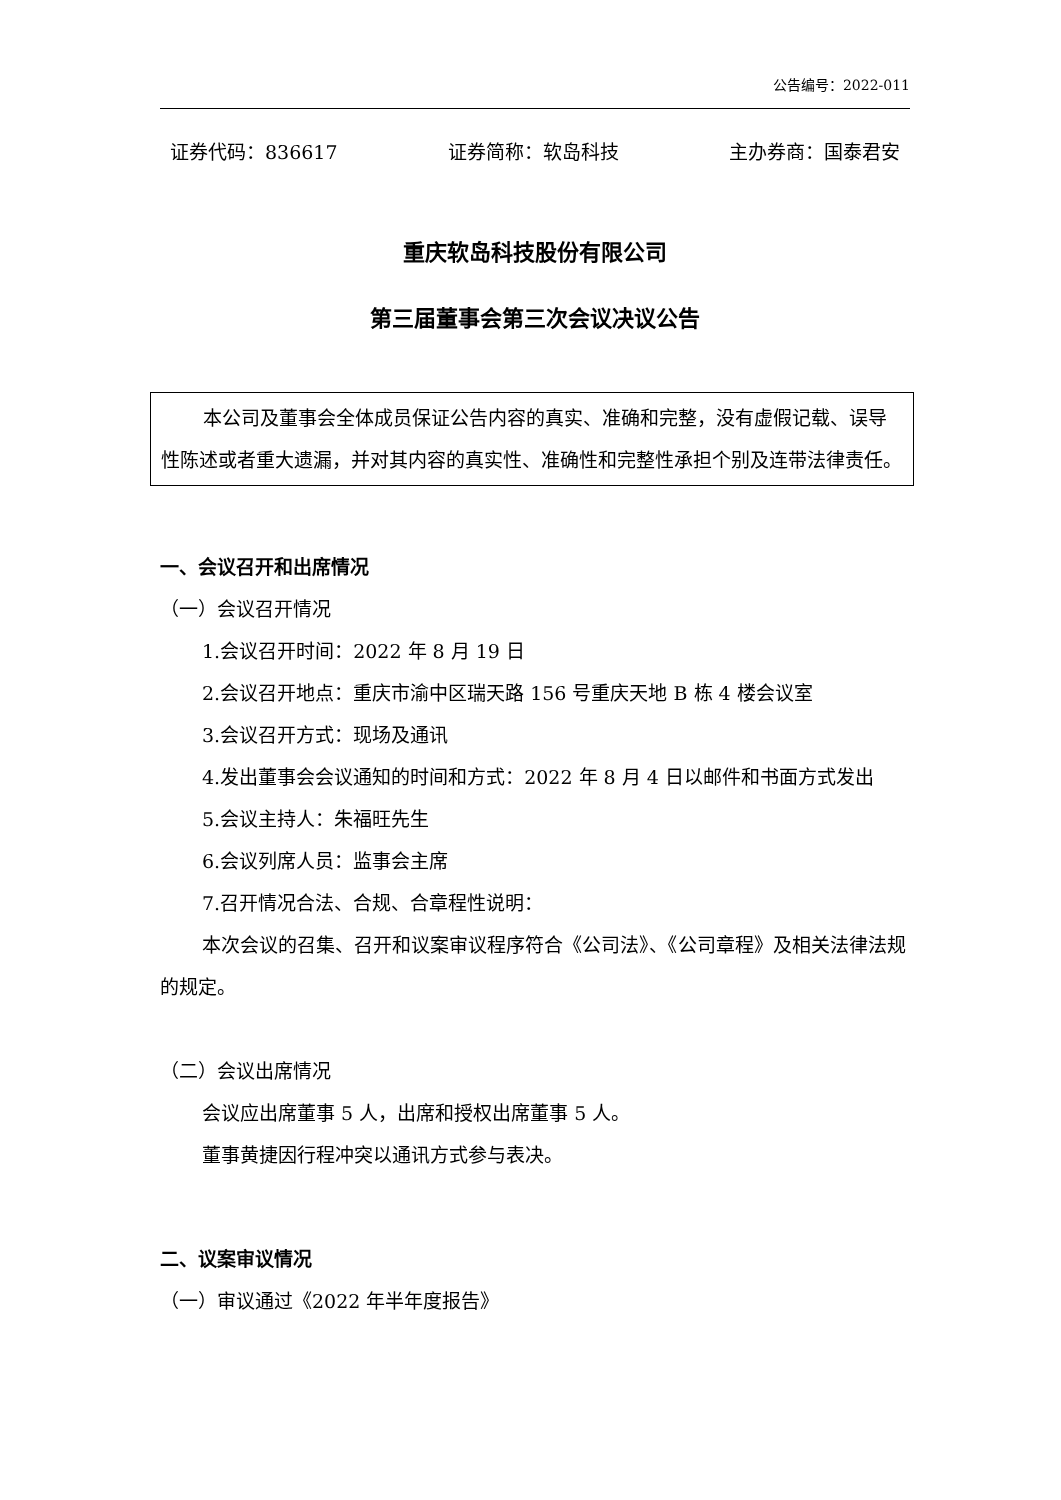公告编号：2022-011
证券代码：836617 证券简称：软岛科技 主办券商：国泰君安
重庆软岛科技股份有限公司
第三届董事会第三次会议决议公告
本公司及董事会全体成员保证公告内容的真实、准确和完整，没有虚假记载、误导性陈述或者重大遗漏，并对其内容的真实性、准确性和完整性承担个别及连带法律责任。
一、会议召开和出席情况
（一）会议召开情况
1.会议召开时间：2022 年 8 月 19 日
2.会议召开地点：重庆市渝中区瑞天路 156 号重庆天地 B 栋 4 楼会议室
3.会议召开方式：现场及通讯
4.发出董事会会议通知的时间和方式：2022 年 8 月 4 日以邮件和书面方式发出
5.会议主持人：朱福旺先生
6.会议列席人员：监事会主席
7.召开情况合法、合规、合章程性说明：
本次会议的召集、召开和议案审议程序符合《公司法》、《公司章程》及相关法律法规的规定。
（二）会议出席情况
会议应出席董事 5 人，出席和授权出席董事 5 人。
董事黄捷因行程冲突以通讯方式参与表决。
二、议案审议情况
（一）审议通过《2022 年半年度报告》